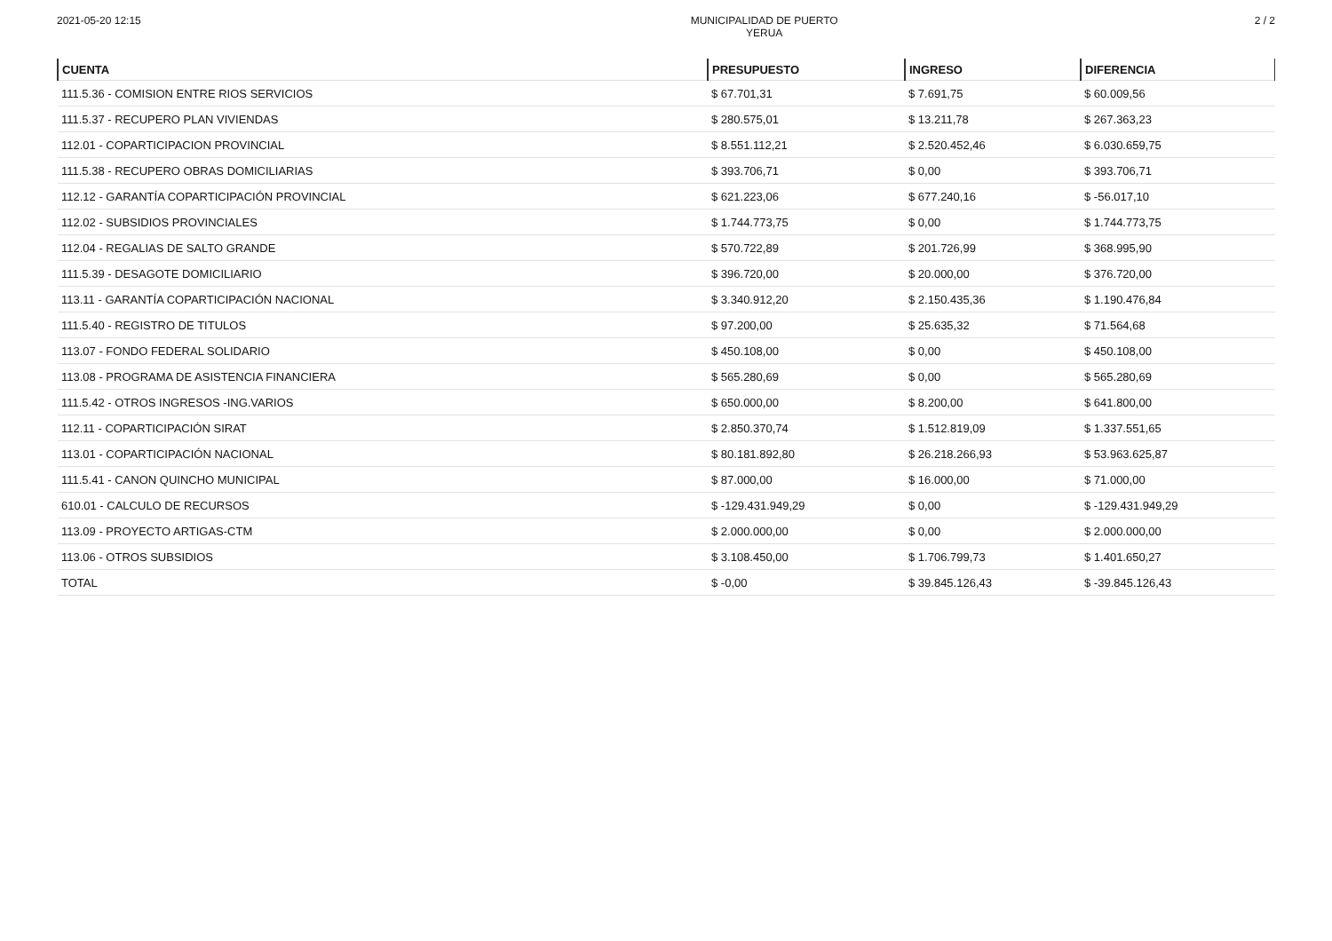2021-05-20 12:15 MUNICIPALIDAD DE PUERTO
YERUA
2 / 2
| CUENTA | PRESUPUESTO | INGRESO | DIFERENCIA |
| --- | --- | --- | --- |
| 111.5.36 - COMISION ENTRE RIOS SERVICIOS | $ 67.701,31 | $ 7.691,75 | $ 60.009,56 |
| 111.5.37 - RECUPERO PLAN VIVIENDAS | $ 280.575,01 | $ 13.211,78 | $ 267.363,23 |
| 112.01 - COPARTICIPACION PROVINCIAL | $ 8.551.112,21 | $ 2.520.452,46 | $ 6.030.659,75 |
| 111.5.38 - RECUPERO OBRAS DOMICILIARIAS | $ 393.706,71 | $ 0,00 | $ 393.706,71 |
| 112.12 - GARANTÍA COPARTICIPACIÓN PROVINCIAL | $ 621.223,06 | $ 677.240,16 | $ -56.017,10 |
| 112.02 - SUBSIDIOS PROVINCIALES | $ 1.744.773,75 | $ 0,00 | $ 1.744.773,75 |
| 112.04 - REGALIAS DE SALTO GRANDE | $ 570.722,89 | $ 201.726,99 | $ 368.995,90 |
| 111.5.39 - DESAGOTE DOMICILIARIO | $ 396.720,00 | $ 20.000,00 | $ 376.720,00 |
| 113.11 - GARANTÍA COPARTICIPACIÓN NACIONAL | $ 3.340.912,20 | $ 2.150.435,36 | $ 1.190.476,84 |
| 111.5.40 - REGISTRO DE TITULOS | $ 97.200,00 | $ 25.635,32 | $ 71.564,68 |
| 113.07 - FONDO FEDERAL SOLIDARIO | $ 450.108,00 | $ 0,00 | $ 450.108,00 |
| 113.08 - PROGRAMA DE ASISTENCIA FINANCIERA | $ 565.280,69 | $ 0,00 | $ 565.280,69 |
| 111.5.42 - OTROS INGRESOS -ING.VARIOS | $ 650.000,00 | $ 8.200,00 | $ 641.800,00 |
| 112.11 - COPARTICIPACIÓN SIRAT | $ 2.850.370,74 | $ 1.512.819,09 | $ 1.337.551,65 |
| 113.01 - COPARTICIPACIÓN NACIONAL | $ 80.181.892,80 | $ 26.218.266,93 | $ 53.963.625,87 |
| 111.5.41 - CANON QUINCHO MUNICIPAL | $ 87.000,00 | $ 16.000,00 | $ 71.000,00 |
| 610.01 - CALCULO DE RECURSOS | $ -129.431.949,29 | $ 0,00 | $ -129.431.949,29 |
| 113.09 - PROYECTO ARTIGAS-CTM | $ 2.000.000,00 | $ 0,00 | $ 2.000.000,00 |
| 113.06 - OTROS SUBSIDIOS | $ 3.108.450,00 | $ 1.706.799,73 | $ 1.401.650,27 |
| TOTAL | $ -0,00 | $ 39.845.126,43 | $ -39.845.126,43 |